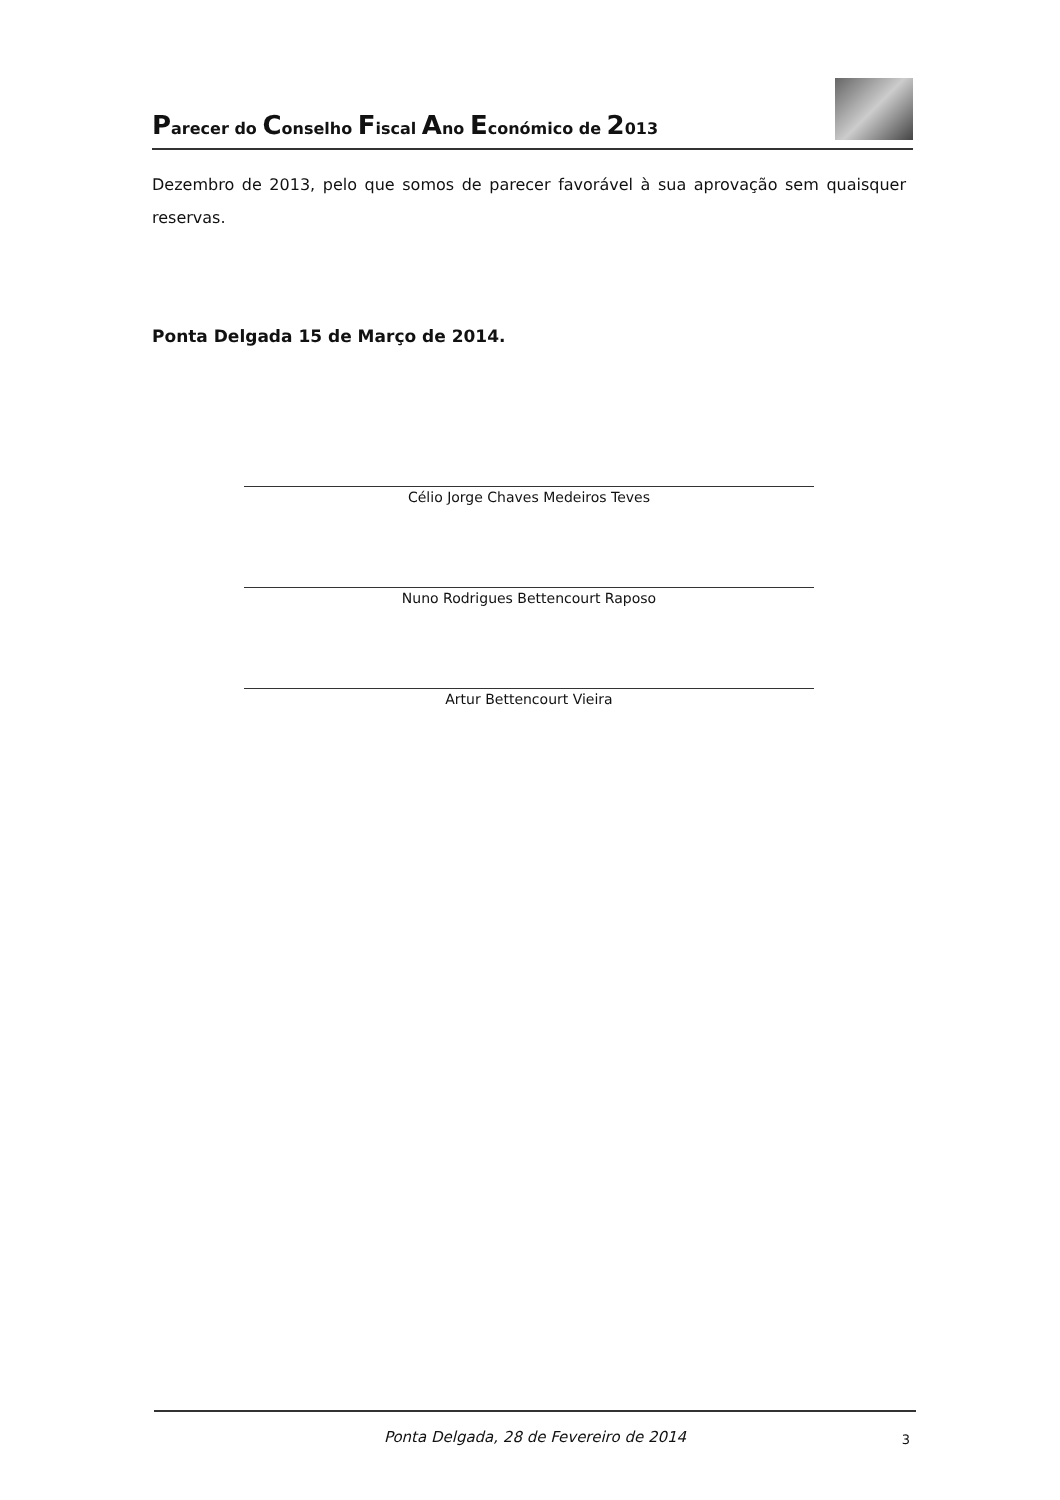Parecer do Conselho Fiscal Ano Económico de 2013
Dezembro de 2013, pelo que somos de parecer favorável à sua aprovação sem quaisquer reservas.
Ponta Delgada 15 de Março de 2014.
Célio Jorge Chaves Medeiros Teves
Nuno Rodrigues Bettencourt Raposo
Artur Bettencourt Vieira
Ponta Delgada, 28 de Fevereiro de 2014 3